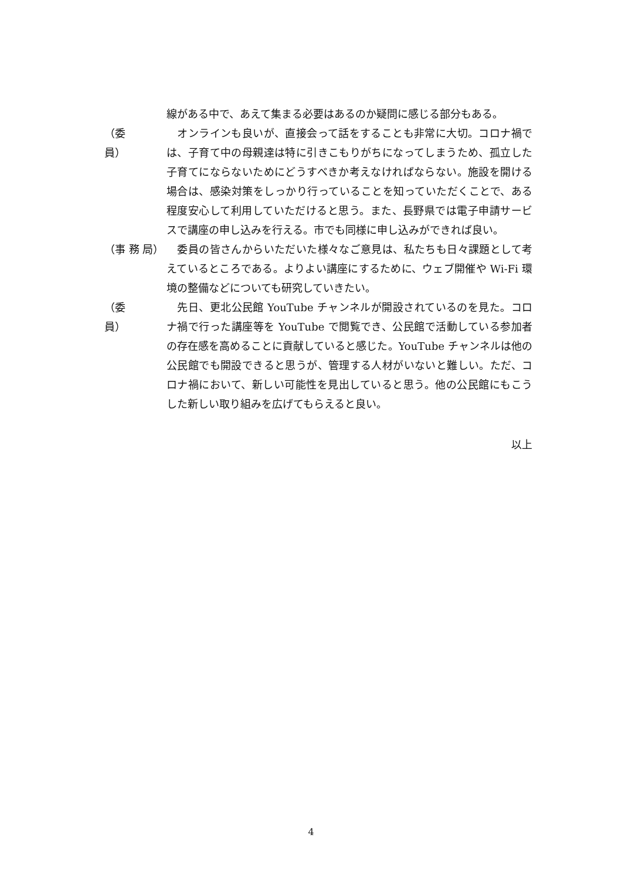線がある中で、あえて集まる必要はあるのか疑問に感じる部分もある。
（委　　員）
　オンラインも良いが、直接会って話をすることも非常に大切。コロナ禍では、子育て中の母親達は特に引きこもりがちになってしまうため、孤立した子育てにならないためにどうすべきか考えなければならない。施設を開ける場合は、感染対策をしっかり行っていることを知っていただくことで、ある程度安心して利用していただけると思う。また、長野県では電子申請サービスで講座の申し込みを行える。市でも同様に申し込みができれば良い。
（事 務 局）
　委員の皆さんからいただいた様々なご意見は、私たちも日々課題として考えているところである。よりよい講座にするために、ウェブ開催や Wi-Fi 環境の整備などについても研究していきたい。
（委　　員）
　先日、更北公民館 YouTube チャンネルが開設されているのを見た。コロナ禍で行った講座等を YouTube で閲覧でき、公民館で活動している参加者の存在感を高めることに貢献していると感じた。YouTube チャンネルは他の公民館でも開設できると思うが、管理する人材がいないと難しい。ただ、コロナ禍において、新しい可能性を見出していると思う。他の公民館にもこうした新しい取り組みを広げてもらえると良い。
以上
4